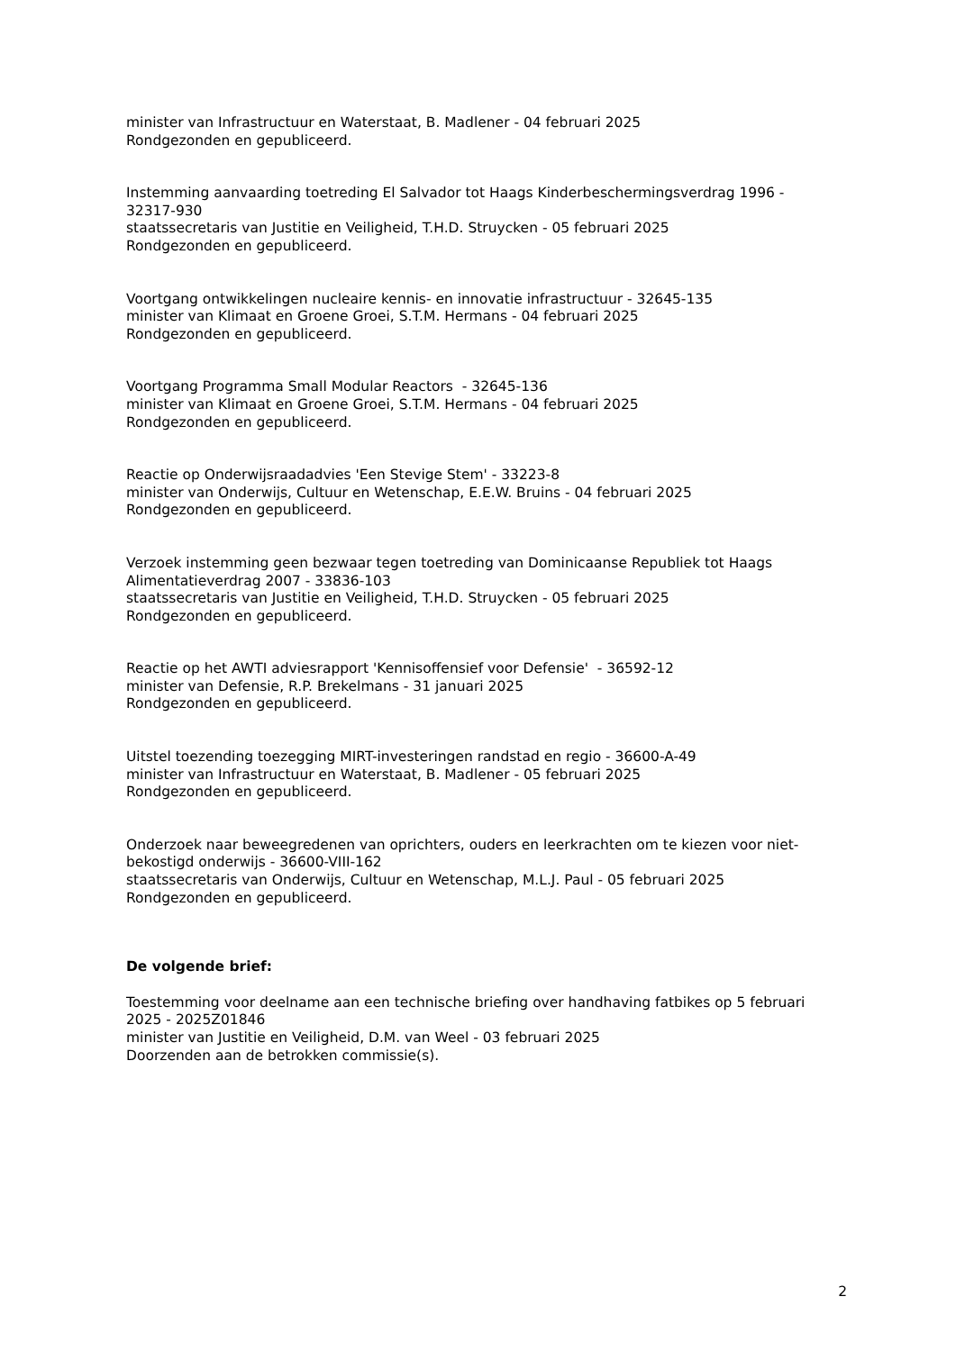minister van Infrastructuur en Waterstaat, B. Madlener - 04 februari 2025
Rondgezonden en gepubliceerd.
Instemming aanvaarding toetreding El Salvador tot Haags Kinderbeschermingsverdrag 1996 - 32317-930
staatssecretaris van Justitie en Veiligheid, T.H.D. Struycken - 05 februari 2025
Rondgezonden en gepubliceerd.
Voortgang ontwikkelingen nucleaire kennis- en innovatie infrastructuur - 32645-135
minister van Klimaat en Groene Groei, S.T.M. Hermans - 04 februari 2025
Rondgezonden en gepubliceerd.
Voortgang Programma Small Modular Reactors - 32645-136
minister van Klimaat en Groene Groei, S.T.M. Hermans - 04 februari 2025
Rondgezonden en gepubliceerd.
Reactie op Onderwijsraadadvies 'Een Stevige Stem' - 33223-8
minister van Onderwijs, Cultuur en Wetenschap, E.E.W. Bruins - 04 februari 2025
Rondgezonden en gepubliceerd.
Verzoek instemming geen bezwaar tegen toetreding van Dominicaanse Republiek tot Haags Alimentatieverdrag 2007 - 33836-103
staatssecretaris van Justitie en Veiligheid, T.H.D. Struycken - 05 februari 2025
Rondgezonden en gepubliceerd.
Reactie op het AWTI adviesrapport 'Kennisoffensief voor Defensie' - 36592-12
minister van Defensie, R.P. Brekelmans - 31 januari 2025
Rondgezonden en gepubliceerd.
Uitstel toezending toezegging MIRT-investeringen randstad en regio - 36600-A-49
minister van Infrastructuur en Waterstaat, B. Madlener - 05 februari 2025
Rondgezonden en gepubliceerd.
Onderzoek naar beweegredenen van oprichters, ouders en leerkrachten om te kiezen voor niet-bekostigd onderwijs - 36600-VIII-162
staatssecretaris van Onderwijs, Cultuur en Wetenschap, M.L.J. Paul - 05 februari 2025
Rondgezonden en gepubliceerd.
De volgende brief:
Toestemming voor deelname aan een technische briefing over handhaving fatbikes op 5 februari 2025 - 2025Z01846
minister van Justitie en Veiligheid, D.M. van Weel - 03 februari 2025
Doorzenden aan de betrokken commissie(s).
2